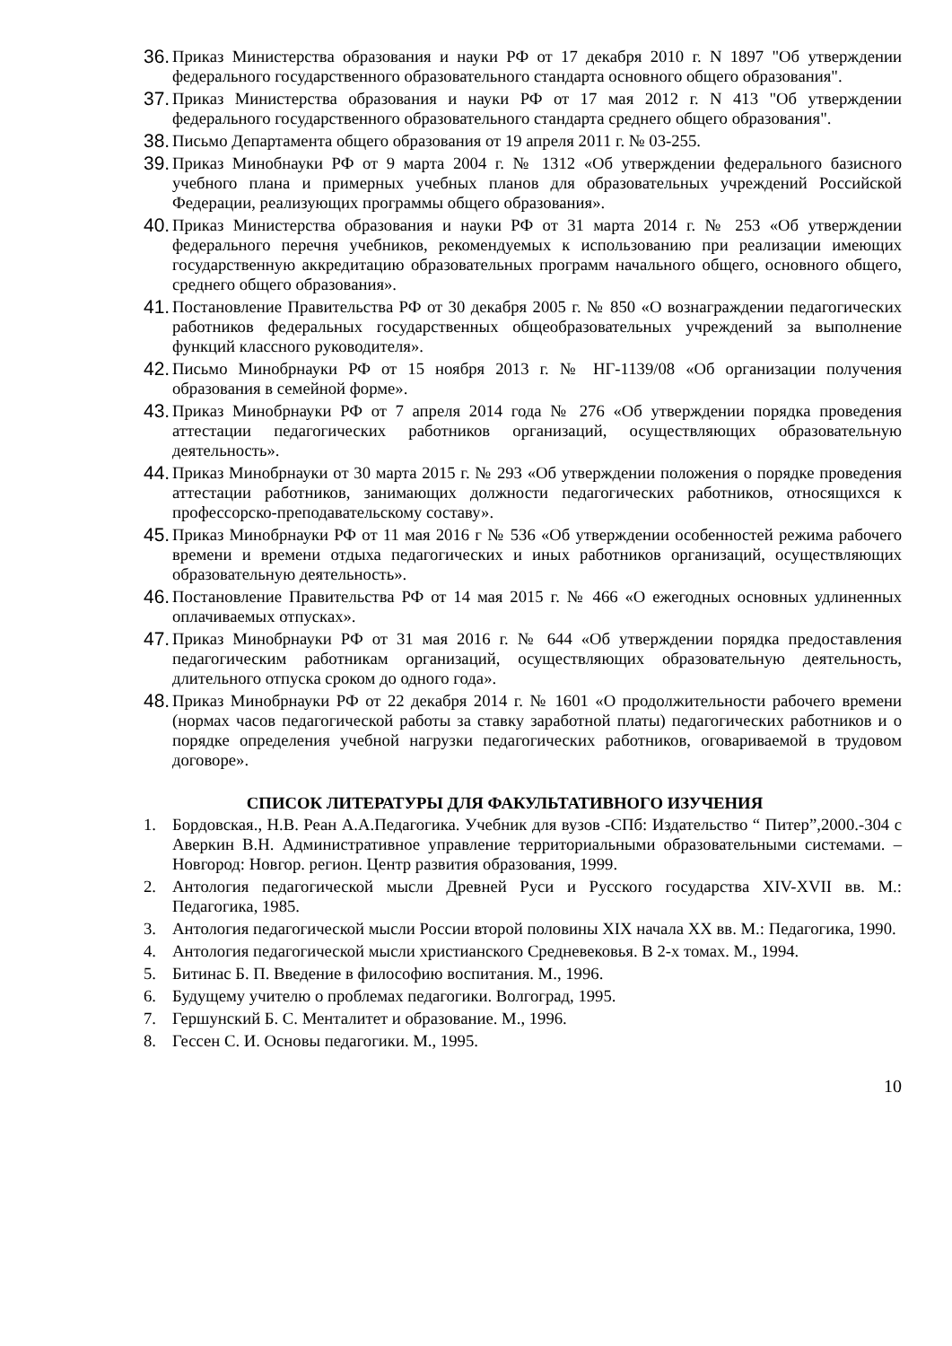36. Приказ Министерства образования и науки РФ от 17 декабря 2010 г. N 1897 "Об утверждении федерального государственного образовательного стандарта основного общего образования".
37. Приказ Министерства образования и науки РФ от 17 мая 2012 г. N 413 "Об утверждении федерального государственного образовательного стандарта среднего общего образования".
38. Письмо Департамента общего образования от 19 апреля 2011 г. № 03-255.
39. Приказ Минобнауки РФ от 9 марта 2004 г. № 1312 «Об утверждении федерального базисного учебного плана и примерных учебных планов для образовательных учреждений Российской Федерации, реализующих программы общего образования».
40. Приказ Министерства образования и науки РФ от 31 марта 2014 г. № 253 «Об утверждении федерального перечня учебников, рекомендуемых к использованию при реализации имеющих государственную аккредитацию образовательных программ начального общего, основного общего, среднего общего образования».
41. Постановление Правительства РФ от 30 декабря 2005 г. № 850 «О вознаграждении педагогических работников федеральных государственных общеобразовательных учреждений за выполнение функций классного руководителя».
42. Письмо Минобрнауки РФ от 15 ноября 2013 г. № НГ-1139/08 «Об организации получения образования в семейной форме».
43. Приказ Минобрнауки РФ от 7 апреля 2014 года № 276 «Об утверждении порядка проведения аттестации педагогических работников организаций, осуществляющих образовательную деятельность».
44. Приказ Минобрнауки от 30 марта 2015 г. № 293 «Об утверждении положения о порядке проведения аттестации работников, занимающих должности педагогических работников, относящихся к профессорско-преподавательскому составу».
45. Приказ Минобрнауки РФ от 11 мая 2016 г № 536 «Об утверждении особенностей режима рабочего времени и времени отдыха педагогических и иных работников организаций, осуществляющих образовательную деятельность».
46. Постановление Правительства РФ от 14 мая 2015 г. № 466 «О ежегодных основных удлиненных оплачиваемых отпусках».
47. Приказ Минобрнауки РФ от 31 мая 2016 г. № 644 «Об утверждении порядка предоставления педагогическим работникам организаций, осуществляющих образовательную деятельность, длительного отпуска сроком до одного года».
48. Приказ Минобрнауки РФ от 22 декабря 2014 г. № 1601 «О продолжительности рабочего времени (нормах часов педагогической работы за ставку заработной платы) педагогических работников и о порядке определения учебной нагрузки педагогических работников, оговариваемой в трудовом договоре».
СПИСОК ЛИТЕРАТУРЫ ДЛЯ ФАКУЛЬТАТИВНОГО ИЗУЧЕНИЯ
1. Бордовская., Н.В. Реан А.А.Педагогика. Учебник для вузов -СПб: Издательство “ Питер”,2000.-304 с Аверкин В.Н. Административное управление территориальными образовательными системами. – Новгород: Новгор. регион. Центр развития образования, 1999.
2. Антология педагогической мысли Древней Руси и Русского государства XIV-XVII вв. М.: Педагогика, 1985.
3. Антология педагогической мысли России второй половины XIX начала XX вв. М.: Педагогика, 1990.
4. Антология педагогической мысли христианского Средневековья. В 2-х томах. М., 1994.
5. Битинас Б. П. Введение в философию воспитания. М., 1996.
6. Будущему учителю о проблемах педагогики. Волгоград, 1995.
7. Гершунский Б. С. Менталитет и образование. М., 1996.
8. Гессен С. И. Основы педагогики. М., 1995.
10